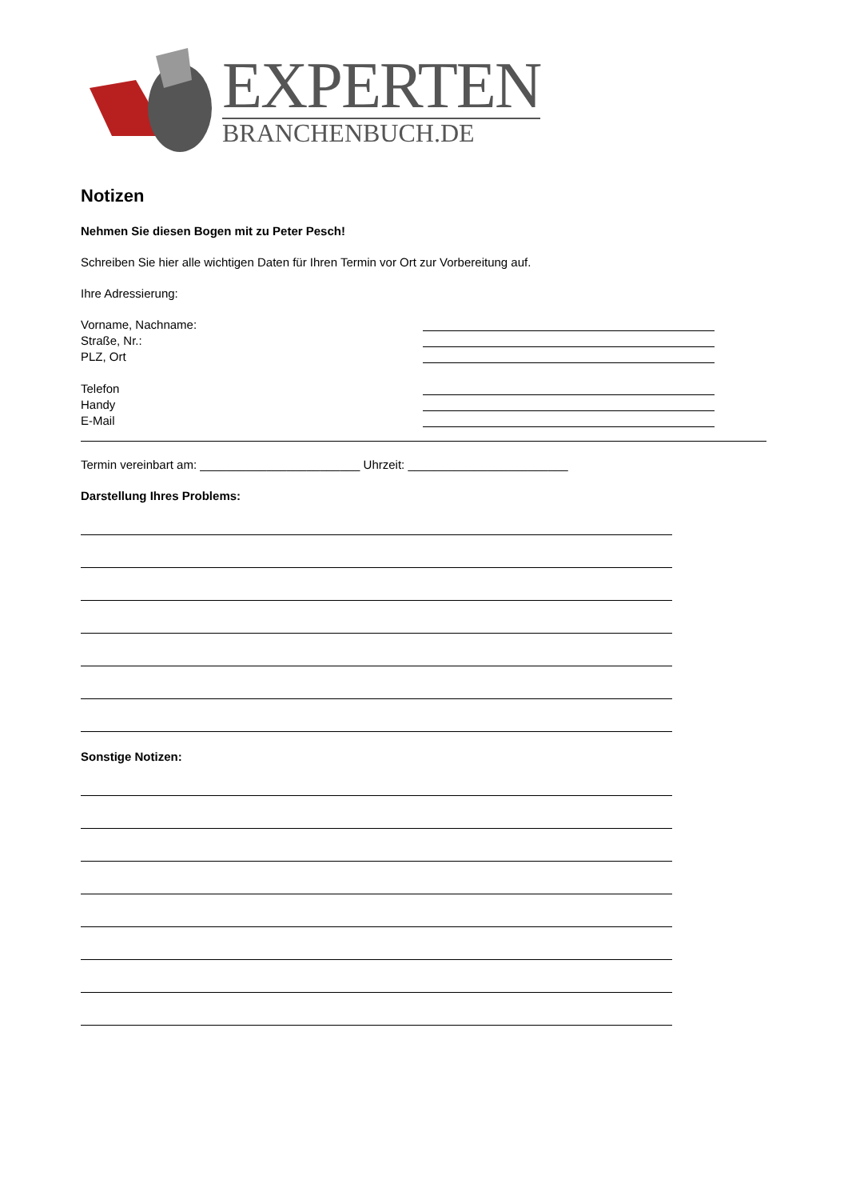EXPERTEN
BRANCHENBUCH.DE
Notizen
Nehmen Sie diesen Bogen mit zu Peter Pesch!
Schreiben Sie hier alle wichtigen Daten für Ihren Termin vor Ort zur Vorbereitung auf.
Ihre Adressierung:
Vorname, Nachname:
Straße, Nr.:
PLZ, Ort
Telefon
Handy
E-Mail
Termin vereinbart am: ________________________ Uhrzeit: ________________________
Darstellung Ihres Problems:
Sonstige Notizen: